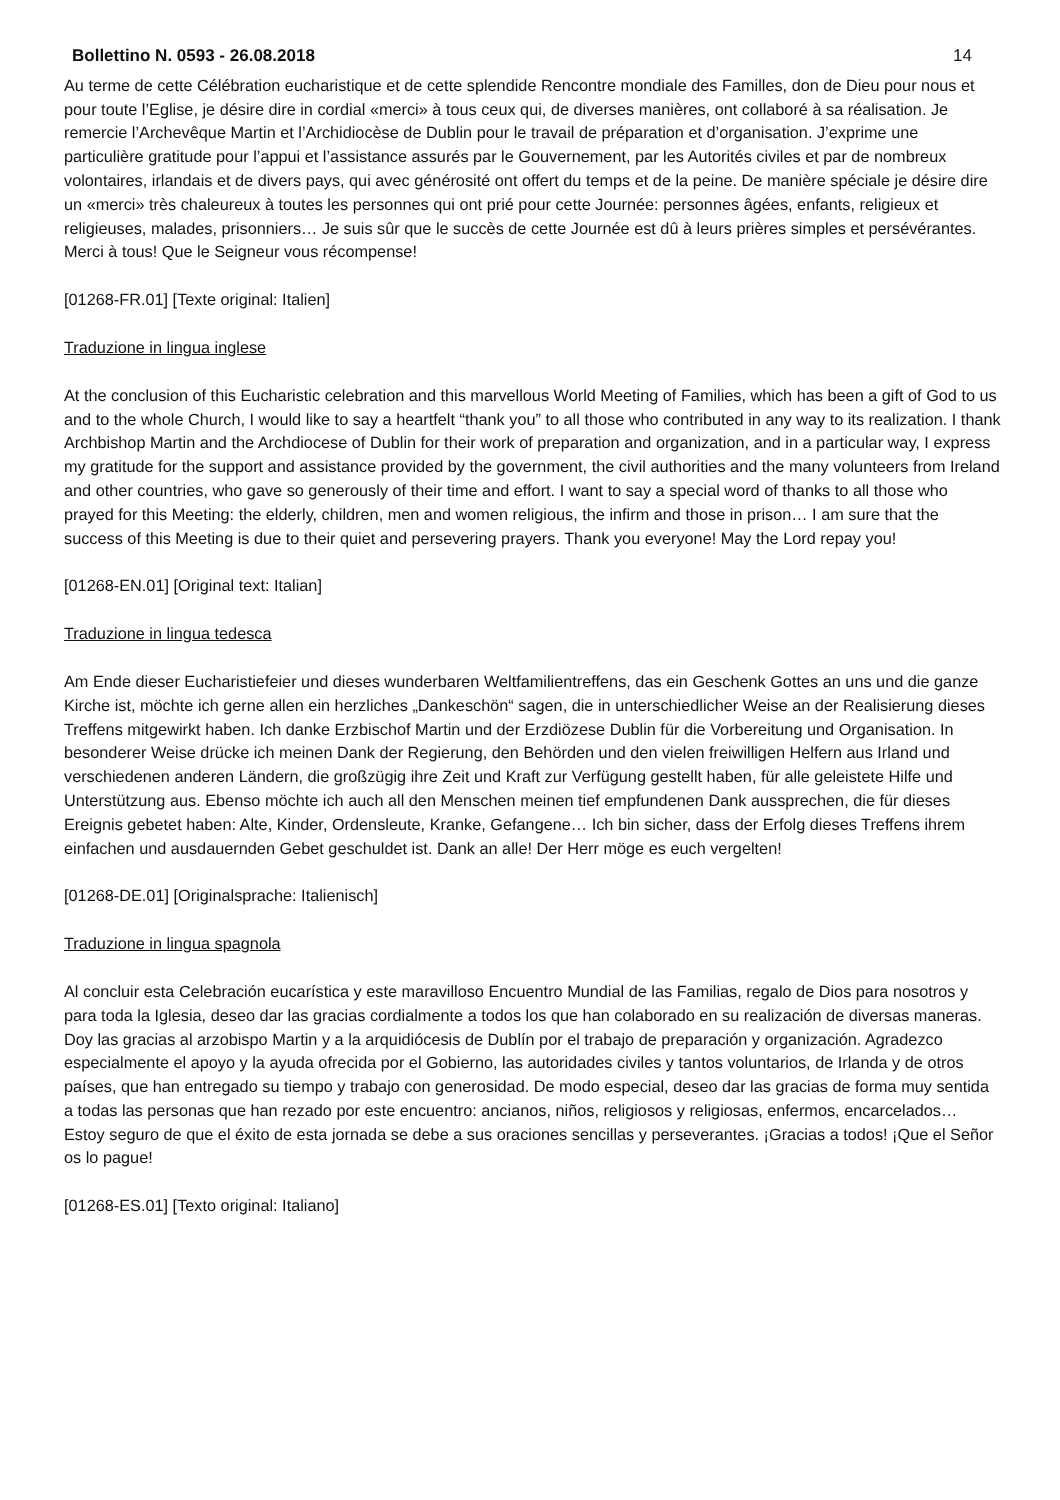Bollettino N. 0593 - 26.08.2018 14
Au terme de cette Célébration eucharistique et de cette splendide Rencontre mondiale des Familles, don de Dieu pour nous et pour toute l’Eglise, je désire dire in cordial «merci» à tous ceux qui, de diverses manières, ont collaboré à sa réalisation. Je remercie l’Archevêque Martin et l’Archidiocèse de Dublin pour le travail de préparation et d’organisation. J’exprime une particulière gratitude pour l’appui et l’assistance assurés par le Gouvernement, par les Autorités civiles et par de nombreux volontaires, irlandais et de divers pays, qui avec générosité ont offert du temps et de la peine. De manière spéciale je désire dire un «merci» très chaleureux à toutes les personnes qui ont prié pour cette Journée: personnes âgées, enfants, religieux et religieuses, malades, prisonniers… Je suis sûr que le succès de cette Journée est dû à leurs prières simples et persévérantes. Merci à tous! Que le Seigneur vous récompense!
[01268-FR.01] [Texte original: Italien]
Traduzione in lingua inglese
At the conclusion of this Eucharistic celebration and this marvellous World Meeting of Families, which has been a gift of God to us and to the whole Church, I would like to say a heartfelt “thank you” to all those who contributed in any way to its realization. I thank Archbishop Martin and the Archdiocese of Dublin for their work of preparation and organization, and in a particular way, I express my gratitude for the support and assistance provided by the government, the civil authorities and the many volunteers from Ireland and other countries, who gave so generously of their time and effort. I want to say a special word of thanks to all those who prayed for this Meeting: the elderly, children, men and women religious, the infirm and those in prison… I am sure that the success of this Meeting is due to their quiet and persevering prayers. Thank you everyone! May the Lord repay you!
[01268-EN.01] [Original text: Italian]
Traduzione in lingua tedesca
Am Ende dieser Eucharistiefeier und dieses wunderbaren Weltfamilientreffens, das ein Geschenk Gottes an uns und die ganze Kirche ist, möchte ich gerne allen ein herzliches „Dankeschön“ sagen, die in unterschiedlicher Weise an der Realisierung dieses Treffens mitgewirkt haben. Ich danke Erzbischof Martin und der Erzdiözese Dublin für die Vorbereitung und Organisation. In besonderer Weise drücke ich meinen Dank der Regierung, den Behörden und den vielen freiwilligen Helfern aus Irland und verschiedenen anderen Ländern, die großzügig ihre Zeit und Kraft zur Verfügung gestellt haben, für alle geleistete Hilfe und Unterstützung aus. Ebenso möchte ich auch all den Menschen meinen tief empfundenen Dank aussprechen, die für dieses Ereignis gebetet haben: Alte, Kinder, Ordensleute, Kranke, Gefangene… Ich bin sicher, dass der Erfolg dieses Treffens ihrem einfachen und ausdauernden Gebet geschuldet ist. Dank an alle! Der Herr möge es euch vergelten!
[01268-DE.01] [Originalsprache: Italienisch]
Traduzione in lingua spagnola
Al concluir esta Celebración eucarística y este maravilloso Encuentro Mundial de las Familias, regalo de Dios para nosotros y para toda la Iglesia, deseo dar las gracias cordialmente a todos los que han colaborado en su realización de diversas maneras. Doy las gracias al arzobispo Martin y a la arquidiócesis de Dublín por el trabajo de preparación y organización. Agradezco especialmente el apoyo y la ayuda ofrecida por el Gobierno, las autoridades civiles y tantos voluntarios, de Irlanda y de otros países, que han entregado su tiempo y trabajo con generosidad. De modo especial, deseo dar las gracias de forma muy sentida a todas las personas que han rezado por este encuentro: ancianos, niños, religiosos y religiosas, enfermos, encarcelados… Estoy seguro de que el éxito de esta jornada se debe a sus oraciones sencillas y perseverantes. ¡Gracias a todos! ¡Que el Señor os lo pague!
[01268-ES.01] [Texto original: Italiano]